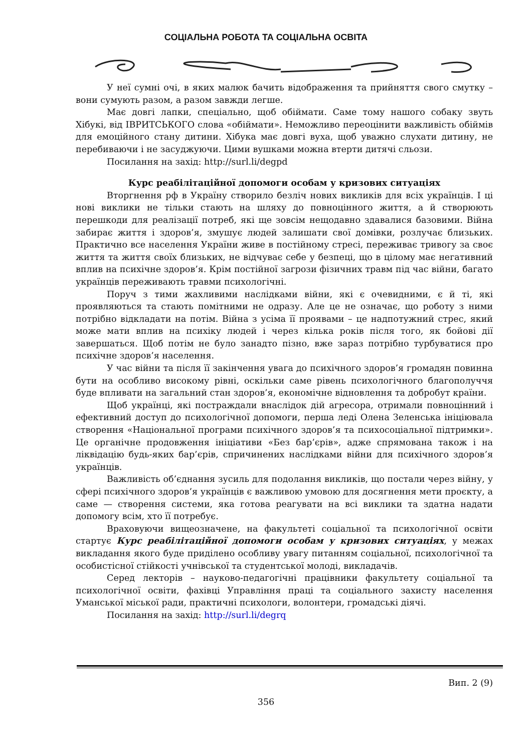СОЦІАЛЬНА РОБОТА ТА СОЦІАЛЬНА ОСВІТА
У неї сумні очі, в яких малюк бачить відображення та прийняття свого смутку – вони сумують разом, а разом завжди легше.
Має довгі лапки, спеціально, щоб обіймати. Саме тому нашого собаку звуть Хібукі, від ІВРИТСЬКОГО слова «обіймати». Неможливо переоцінити важливість обіймів для емоційного стану дитини. Хібука має довгі вуха, щоб уважно слухати дитину, не перебиваючи і не засуджуючи. Цими вушками можна втерти дитячі сльози.
Посилання на захід: http://surl.li/degpd
Курс реабілітаційної допомоги особам у кризових ситуаціях
Вторгнення рф в Україну створило безліч нових викликів для всіх українців. І ці нові виклики не тільки стають на шляху до повноцінного життя, а й створюють перешкоди для реалізації потреб, які ще зовсім нещодавно здавалися базовими. Війна забирає життя і здоров’я, змушує людей залишати свої домівки, розлучає близьких. Практично все населення України живе в постійному стресі, переживає тривогу за своє життя та життя своїх близьких, не відчуває себе у безпеці, що в цілому має негативний вплив на психічне здоров’я. Крім постійної загрози фізичних травм під час війни, багато українців переживають травми психологічні.
Поруч з тими жахливими наслідками війни, які є очевидними, є й ті, які проявляються та стають помітними не одразу. Але це не означає, що роботу з ними потрібно відкладати на потім. Війна з усіма її проявами – це надпотужний стрес, який може мати вплив на психіку людей і через кілька років після того, як бойові дії завершаться. Щоб потім не було занадто пізно, вже зараз потрібно турбуватися про психічне здоров’я населення.
У час війни та після її закінчення увага до психічного здоров’я громадян повинна бути на особливо високому рівні, оскільки саме рівень психологічного благополуччя буде впливати на загальний стан здоров’я, економічне відновлення та добробут країни.
Щоб українці, які постраждали внаслідок дій агресора, отримали повноцінний і ефективний доступ до психологічної допомоги, перша леді Олена Зеленська ініціювала створення «Національної програми психічного здоров’я та психосоціальної підтримки». Це органічне продовження ініціативи «Без бар’єрів», адже спрямована також і на ліквідацію будь-яких бар’єрів, спричинених наслідками війни для психічного здоров’я українців.
Важливість об’єднання зусиль для подолання викликів, що постали через війну, у сфері психічного здоров’я українців є важливою умовою для досягнення мети проєкту, а саме — створення системи, яка готова реагувати на всі виклики та здатна надати допомогу всім, хто її потребує.
Враховуючи вищеозначене, на факультеті соціальної та психологічної освіти стартує Курс реабілітаційної допомоги особам у кризових ситуаціях, у межах викладання якого буде приділено особливу увагу питанням соціальної, психологічної та особистісної стійкості учнівської та студентської молоді, викладачів.
Серед лекторів – науково-педагогічні працівники факультету соціальної та психологічної освіти, фахівці Управління праці та соціального захисту населення Уманської міської ради, практичні психологи, волонтери, громадські діячі.
Посилання на захід: http://surl.li/degrq
Вип. 2 (9)
356